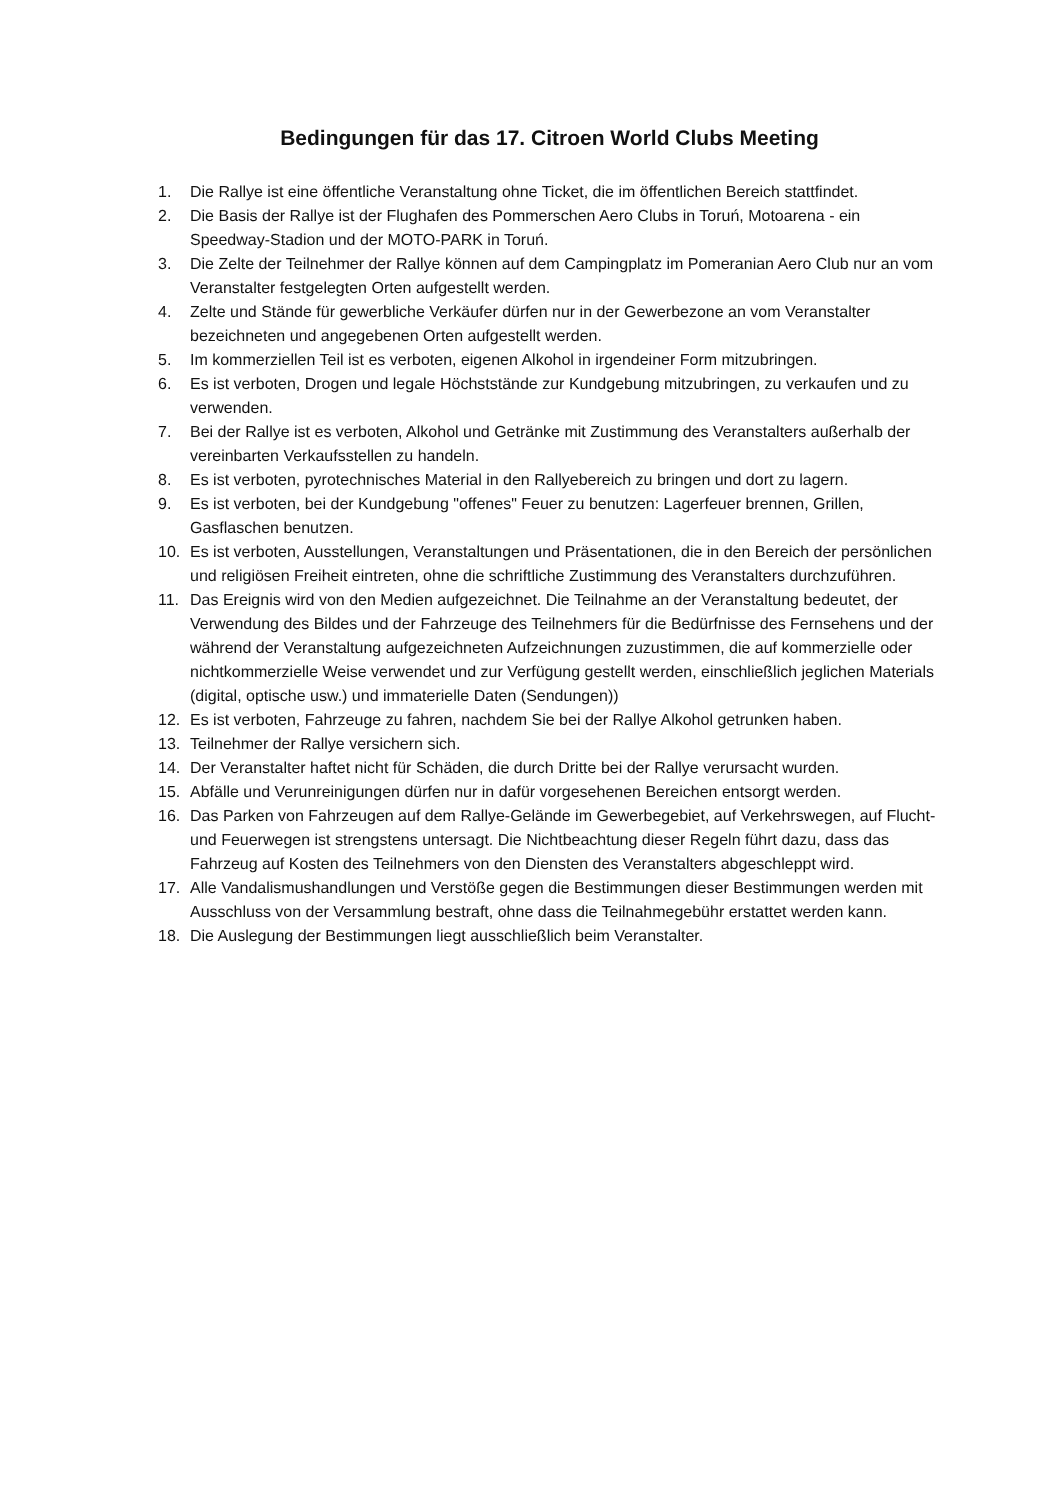Bedingungen für das 17. Citroen World Clubs Meeting
1. Die Rallye ist eine öffentliche Veranstaltung ohne Ticket, die im öffentlichen Bereich stattfindet.
2. Die Basis der Rallye ist der Flughafen des Pommerschen Aero Clubs in Toruń, Motoarena - ein Speedway-Stadion und der MOTO-PARK in Toruń.
3. Die Zelte der Teilnehmer der Rallye können auf dem Campingplatz im Pomeranian Aero Club nur an vom Veranstalter festgelegten Orten aufgestellt werden.
4. Zelte und Stände für gewerbliche Verkäufer dürfen nur in der Gewerbezone an vom Veranstalter bezeichneten und angegebenen Orten aufgestellt werden.
5. Im kommerziellen Teil ist es verboten, eigenen Alkohol in irgendeiner Form mitzubringen.
6. Es ist verboten, Drogen und legale Höchststände zur Kundgebung mitzubringen, zu verkaufen und zu verwenden.
7. Bei der Rallye ist es verboten, Alkohol und Getränke mit Zustimmung des Veranstalters außerhalb der vereinbarten Verkaufsstellen zu handeln.
8. Es ist verboten, pyrotechnisches Material in den Rallyebereich zu bringen und dort zu lagern.
9. Es ist verboten, bei der Kundgebung "offenes" Feuer zu benutzen: Lagerfeuer brennen, Grillen, Gasflaschen benutzen.
10. Es ist verboten, Ausstellungen, Veranstaltungen und Präsentationen, die in den Bereich der persönlichen und religiösen Freiheit eintreten, ohne die schriftliche Zustimmung des Veranstalters durchzuführen.
11. Das Ereignis wird von den Medien aufgezeichnet. Die Teilnahme an der Veranstaltung bedeutet, der Verwendung des Bildes und der Fahrzeuge des Teilnehmers für die Bedürfnisse des Fernsehens und der während der Veranstaltung aufgezeichneten Aufzeichnungen zuzustimmen, die auf kommerzielle oder nichtkommerzielle Weise verwendet und zur Verfügung gestellt werden, einschließlich jeglichen Materials (digital, optische usw.) und immaterielle Daten (Sendungen))
12. Es ist verboten, Fahrzeuge zu fahren, nachdem Sie bei der Rallye Alkohol getrunken haben.
13. Teilnehmer der Rallye versichern sich.
14. Der Veranstalter haftet nicht für Schäden, die durch Dritte bei der Rallye verursacht wurden.
15. Abfälle und Verunreinigungen dürfen nur in dafür vorgesehenen Bereichen entsorgt werden.
16. Das Parken von Fahrzeugen auf dem Rallye-Gelände im Gewerbegebiet, auf Verkehrswegen, auf Flucht- und Feuerwegen ist strengstens untersagt. Die Nichtbeachtung dieser Regeln führt dazu, dass das Fahrzeug auf Kosten des Teilnehmers von den Diensten des Veranstalters abgeschleppt wird.
17. Alle Vandalismushandlungen und Verstöße gegen die Bestimmungen dieser Bestimmungen werden mit Ausschluss von der Versammlung bestraft, ohne dass die Teilnahmegebühr erstattet werden kann.
18. Die Auslegung der Bestimmungen liegt ausschließlich beim Veranstalter.